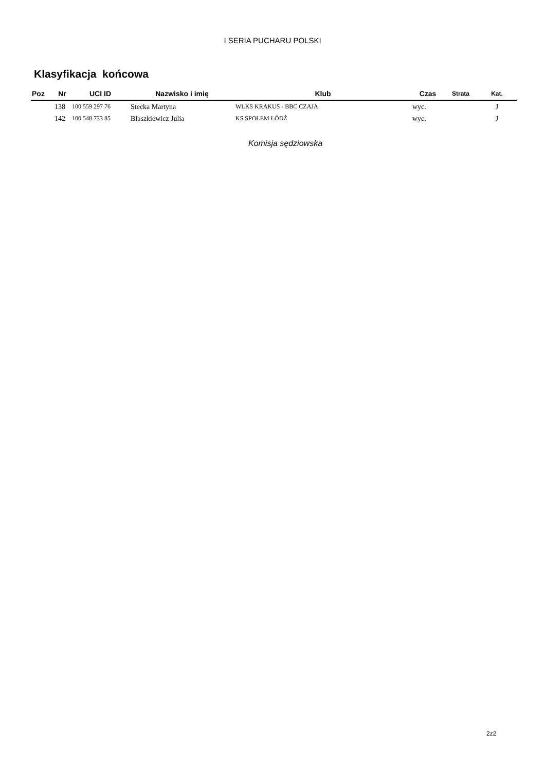I SERIA PUCHARU POLSKI
Klasyfikacja końcowa
| Poz | Nr | UCI ID | Nazwisko i imię | Klub | Czas | Strata | Kat. |
| --- | --- | --- | --- | --- | --- | --- | --- |
| | 138 | 100 559 297 76 | Stecka Martyna | WLKS KRAKUS - BBC CZAJA | wyc. | | J |
| | 142 | 100 548 733 85 | Błaszkiewicz Julia | KS SPOŁEM ŁÓDŹ | wyc. | | J |
Komisja sędziowska
2z2